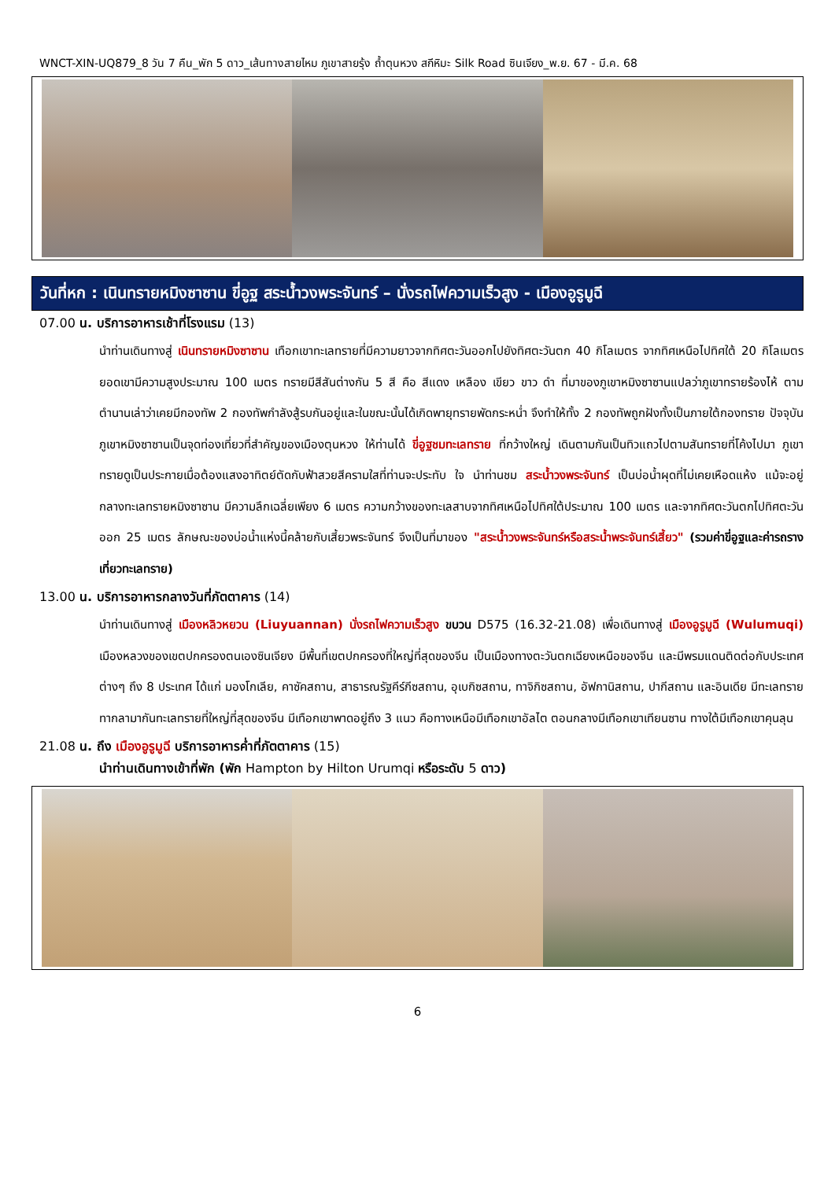WNCT-XIN-UQ879_8 วัน 7 คืน_พัก 5 ดาว_เส้นทางสายไหม ภูเขาสายรุ้ง ถ้ำตุนหวง สกีหิมะ Silk Road ซินเจียง_พ.ย. 67 - มี.ค. 68
วันที่หก : เนินทรายหมิงซาซาน ขี่อูฐ สระน้ำวงพระจันทร์ – นั่งรถไฟความเร็วสูง - เมืองอูรูมูฉี
07.00 น. บริการอาหารเช้าที่โรงแรม (13)
นำท่านเดินทางสู่ เนินทรายหมิงซาซาน เทือกเขาทะเลทรายที่มีความยาวจากทิศตะวันออกไปยังทิศตะวันตก 40 กิโลเมตร จากทิศเหนือไปทิศใต้ 20 กิโลเมตร ยอดเขามีความสูงประมาณ 100 เมตร ทรายมีสีสันต่างกัน 5 สี คือ สีแดง เหลือง เขียว ขาว ดำ ที่มาของภูเขาหมิงซาซานแปลว่าภูเขาทรายร้องไห้ ตามตำนานเล่าว่าเคยมีกองทัพ 2 กองทัพกำลังสู้รบกันอยู่และในขณะนั้นได้เกิดพายุทรายพัดกระหน่ำ จึงทำให้ทั้ง 2 กองทัพถูกฝังทั้งเป็นภายใต้กองทราย ปัจจุบันภูเขาหมิงซาซานเป็นจุดท่องเที่ยวที่สำคัญของเมืองตุนหวง ให้ท่านได้ ขี่อูฐชมทะเลทราย ที่กว้างใหญ่ เดินตามกันเป็นทิวแถวไปตามสันทรายที่โค้งไปมา ภูเขาทรายดูเป็นประกายเมื่อต้องแสงอาทิตย์ตัดกับฟ้าสวยสีครามใสที่ท่านจะประทับ ใจ นำท่านชม สระน้ำวงพระจันทร์ เป็นบ่อน้ำผุดที่ไม่เคยเหือดแห้ง แม้จะอยู่กลางทะเลทรายหมิงซาซาน มีความลึกเฉลี่ยเพียง 6 เมตร ความกว้างของทะเลสาบจากทิศเหนือไปทิศใต้ประมาณ 100 เมตร และจากทิศตะวันตกไปทิศตะวันออก 25 เมตร ลักษณะของบ่อน้ำแห่งนี้คล้ายกับเสี้ยวพระจันทร์ จึงเป็นที่มาของ "สระน้ำวงพระจันทร์หรือสระน้ำพระจันทร์เสี้ยว" (รวมค่าขี่อูฐและค่ารถรางเที่ยวทะเลทราย)
13.00 น. บริการอาหารกลางวันที่ภัตตาคาร (14)
นำท่านเดินทางสู่ เมืองหลิวหยวน (Liuyuannan) นั่งรถไฟความเร็วสูง ขบวน D575 (16.32-21.08) เพื่อเดินทางสู่ เมืองอูรูมูฉี (Wulumuqi) เมืองหลวงของเขตปกครองตนเองซินเจียง มีพื้นที่เขตปกครองที่ใหญ่ที่สุดของจีน เป็นเมืองทางตะวันตกเฉียงเหนือของจีน และมีพรมแดนติดต่อกับประเทศต่างๆ ถึง 8 ประเทศ ได้แก่ มองโกเลีย, คาซัคสถาน, สาธารณรัฐคีร์กีซสถาน, อุเบกิซสถาน, ทาจิกิซสถาน, อัฟกานิสถาน, ปากีสถาน และอินเดีย มีทะเลทรายทากลามากันทะเลทรายที่ใหญ่ที่สุดของจีน มีเทือกเขาพาดอยู่ถึง 3 แนว คือทางเหนือมีเทือกเขาอัลไต ตอนกลางมีเทือกเขาเทียนซาน ทางใต้มีเทือกเขาคุนลุน
21.08 น. ถึง เมืองอูรูมูฉี บริการอาหารค่ำที่ภัตตาคาร (15)
นำท่านเดินทางเข้าที่พัก (พัก Hampton by Hilton Urumqi หรือระดับ 5 ดาว)
6